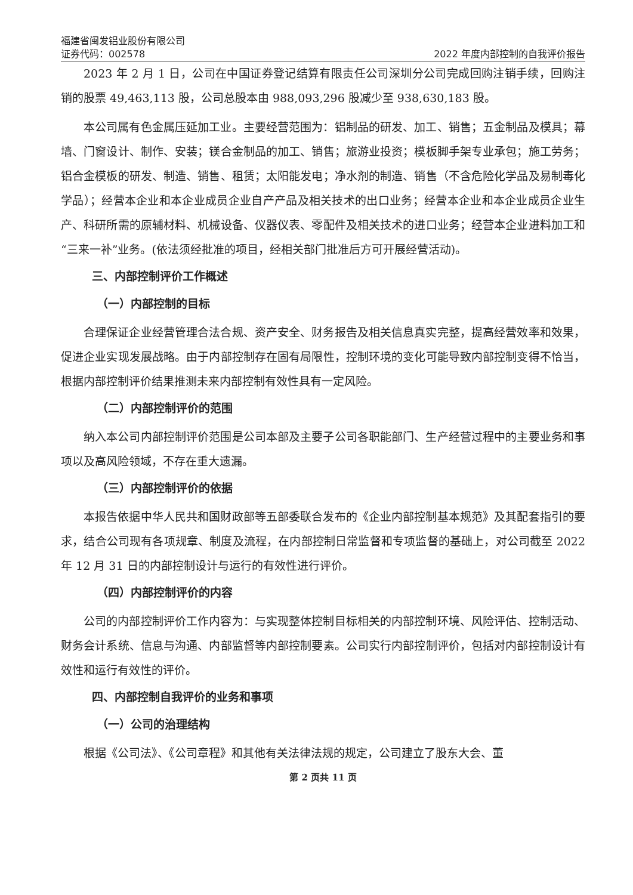福建省闽发铝业股份有限公司
证券代码：002578 2022 年度内部控制的自我评价报告
2023 年 2 月 1 日，公司在中国证券登记结算有限责任公司深圳分公司完成回购注销手续，回购注销的股票 49,463,113 股，公司总股本由 988,093,296 股减少至 938,630,183 股。
本公司属有色金属压延加工业。主要经营范围为：铝制品的研发、加工、销售；五金制品及模具；幕墙、门窗设计、制作、安装；镁合金制品的加工、销售；旅游业投资；模板脚手架专业承包；施工劳务；铝合金模板的研发、制造、销售、租赁；太阳能发电；净水剂的制造、销售（不含危险化学品及易制毒化学品）；经营本企业和本企业成员企业自产产品及相关技术的出口业务；经营本企业和本企业成员企业生产、科研所需的原辅材料、机械设备、仪器仪表、零配件及相关技术的进口业务；经营本企业进料加工和“三来一补”业务。(依法须经批准的项目，经相关部门批准后方可开展经营活动)。
三、内部控制评价工作概述
（一）内部控制的目标
合理保证企业经营管理合法合规、资产安全、财务报告及相关信息真实完整，提高经营效率和效果，促进企业实现发展战略。由于内部控制存在固有局限性，控制环境的变化可能导致内部控制变得不恰当，根据内部控制评价结果推测未来内部控制有效性具有一定风险。
（二）内部控制评价的范围
纳入本公司内部控制评价范围是公司本部及主要子公司各职能部门、生产经营过程中的主要业务和事项以及高风险领域，不存在重大遗漏。
（三）内部控制评价的依据
本报告依据中华人民共和国财政部等五部委联合发布的《企业内部控制基本规范》及其配套指引的要求，结合公司现有各项规章、制度及流程，在内部控制日常监督和专项监督的基础上，对公司截至 2022 年 12 月 31 日的内部控制设计与运行的有效性进行评价。
（四）内部控制评价的内容
公司的内部控制评价工作内容为：与实现整体控制目标相关的内部控制环境、风险评估、控制活动、财务会计系统、信息与沟通、内部监督等内部控制要素。公司实行内部控制评价，包括对内部控制设计有效性和运行有效性的评价。
四、内部控制自我评价的业务和事项
（一）公司的治理结构
根据《公司法》、《公司章程》和其他有关法律法规的规定，公司建立了股东大会、董
第 2 页共 11 页